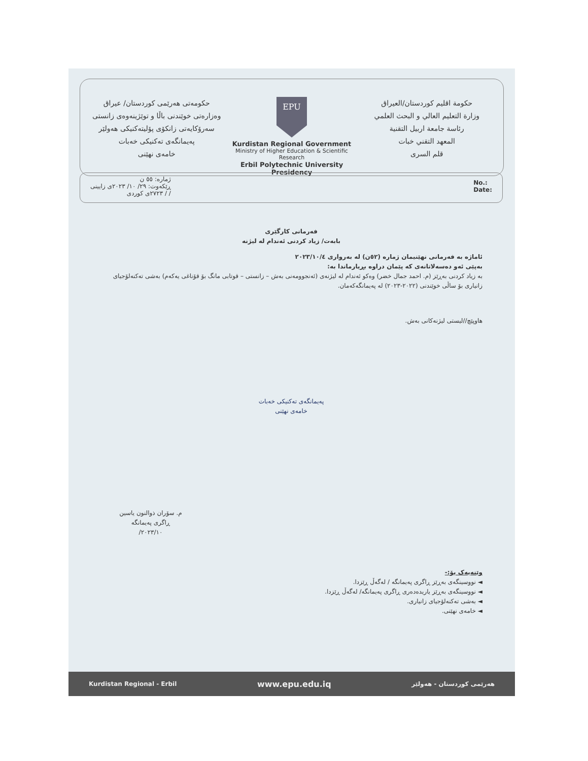حکومەتی هەرێمی کوردستان/ عیراق
وەزارەتی خوێندنی باڵا و توێژینەوەی زانستی
سەرۆکایەتی زانکۆی پۆلیتەکنیکی هەولێر
پەیمانگەی تەکنیکی خەبات
خامەی نهێنی
EPU
Kurdistan Regional Government
Ministry of Higher Education & Scientific Research
Erbil Polytechnic University Presidency
حكومة اقليم كوردستان/العيراق
وزارة التعليم العالي و البحث العلمي
رئاسة جامعة اربيل التقنية
المعهد التقني خبات
قلم السرى
ژمارە: ٥٥ ن
ڕێکەوت: ٢٩/ ١٠/ ٢٠٢٣ی زایینی
/ / ٢٧٢٣ی کوردی
No.:
Date:
فەرمانی کارگێری
بابەت/ زیاد کردنی ئەندام لە لیژنە
ئاماژە بە فەرمانی نهێنیمان ژمارە (٥٢ن) لە بەرواری ٢٠٢٣/١٠/٤
بەپێی ئەو دەسەلاتانەی کە پێمان دراوە بڕیارماندا بە:
بە زیاد کردنی بەڕێز (م. احمد جمال خضر) وەکو ئەندام لە لیژنەی (ئەنجوومەنی بەش – زانستی – قوتابی مانگ بۆ قۆناغی یەکەم) بەشی تەکنەلۆجیای زانیاری بۆ ساڵی خوێندنی (٢٠٢٢-٢٠٢٣) لە پەیمانگەکەمان.
هاوپێچ//لیستی لیژنەکانی بەش.
پەیمانگەی تەکنیکی خەبات
خامەی نهێنی
م. سۆران ذوالنون یاسین
ڕاگری پەیمانگە
٢٠٢٣/١٠/
وێنەیەک بۆ:-
◄ نووسینگەی بەڕێز ڕاگری پەیمانگە / لەگەڵ ڕێزدا.
◄ نووسینگەی بەڕێز یاریدەدەری ڕاگری پەیمانگە/ لەگەڵ ڕێزدا.
◄ بەشی تەکنەلۆجیای زانیاری.
◄ خامەی نهێنی.
Kurdistan Regional - Erbil www.epu.edu.iq هەرێمی کوردستان - هەولێر